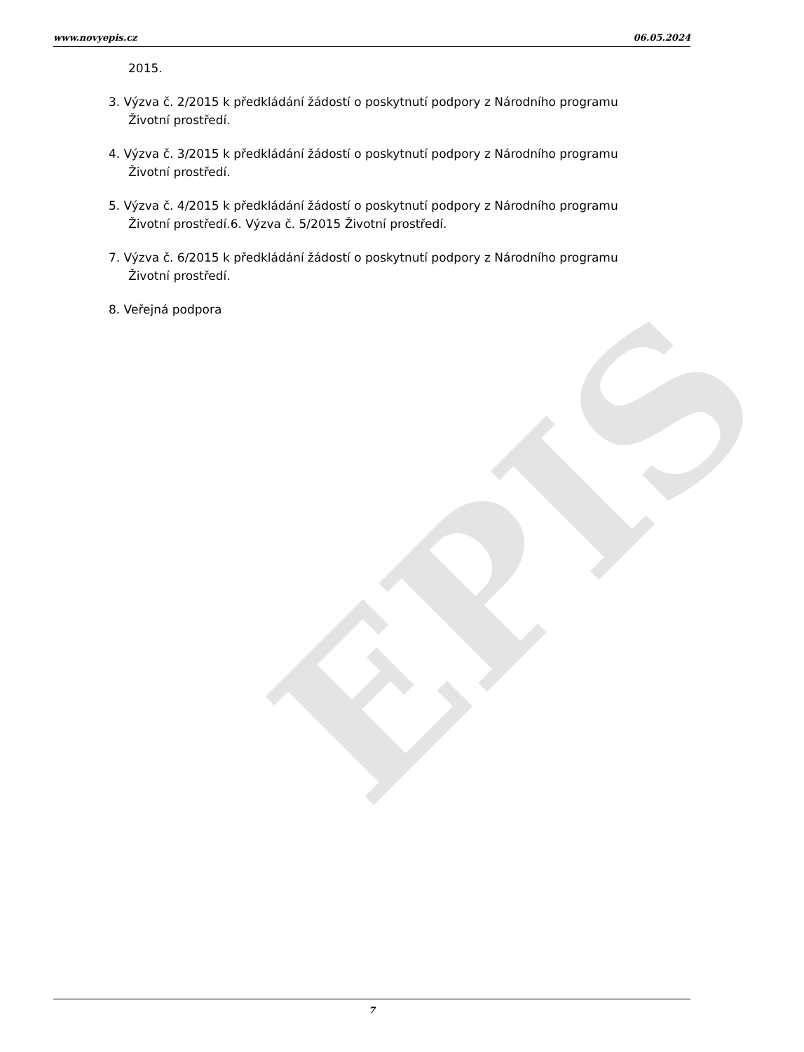EPIS
www.novyepis.cz 06.05.2024
2015.
3. Výzva č. 2/2015 k předkládání žádostí o poskytnutí podpory z Národního programu Životní prostředí.
4. Výzva č. 3/2015 k předkládání žádostí o poskytnutí podpory z Národního programu Životní prostředí.
5. Výzva č. 4/2015 k předkládání žádostí o poskytnutí podpory z Národního programu Životní prostředí.6. Výzva č. 5/2015 Životní prostředí.
7. Výzva č. 6/2015 k předkládání žádostí o poskytnutí podpory z Národního programu Životní prostředí.
8. Veřejná podpora
7